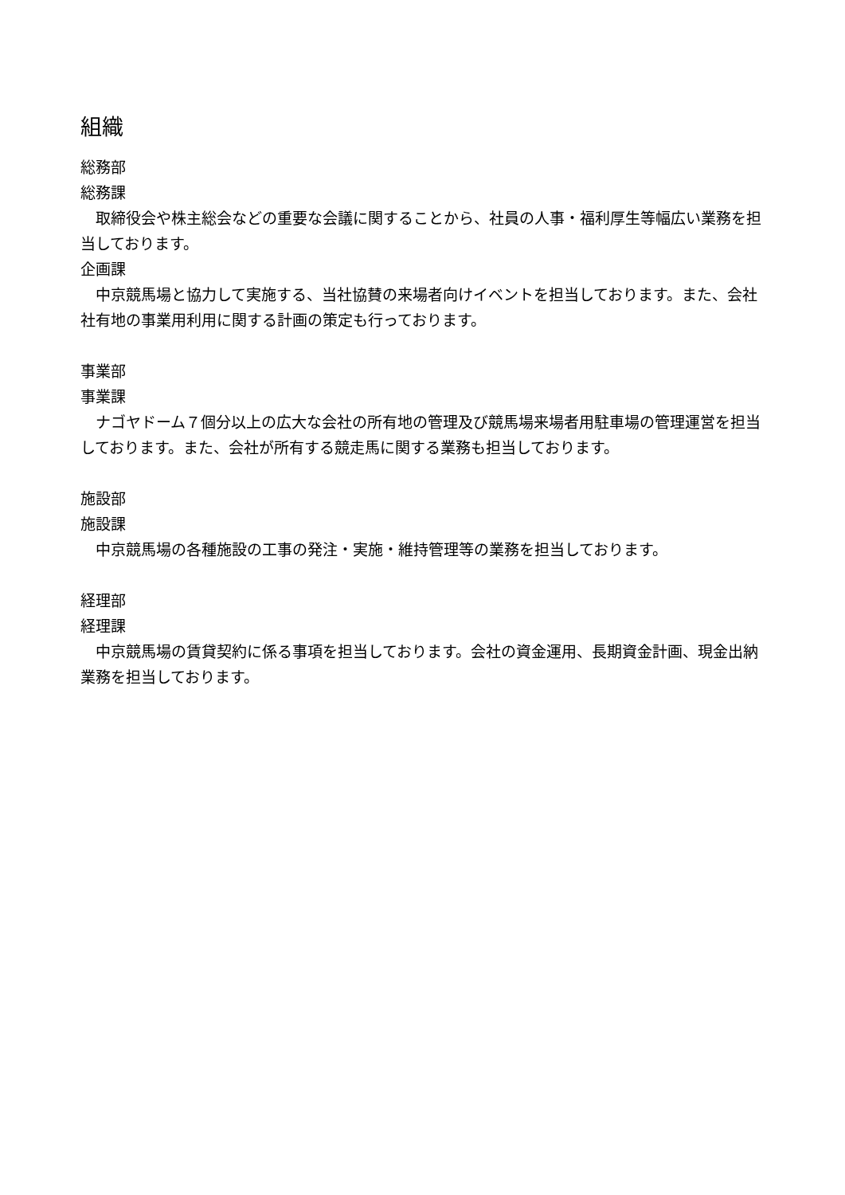組織
総務部
総務課
　取締役会や株主総会などの重要な会議に関することから、社員の人事・福利厚生等幅広い業務を担当しております。
企画課
　中京競馬場と協力して実施する、当社協賛の来場者向けイベントを担当しております。また、会社社有地の事業用利用に関する計画の策定も行っております。
事業部
事業課
　ナゴヤドーム７個分以上の広大な会社の所有地の管理及び競馬場来場者用駐車場の管理運営を担当しております。また、会社が所有する競走馬に関する業務も担当しております。
施設部
施設課
　中京競馬場の各種施設の工事の発注・実施・維持管理等の業務を担当しております。
経理部
経理課
　中京競馬場の賃貸契約に係る事項を担当しております。会社の資金運用、長期資金計画、現金出納業務を担当しております。